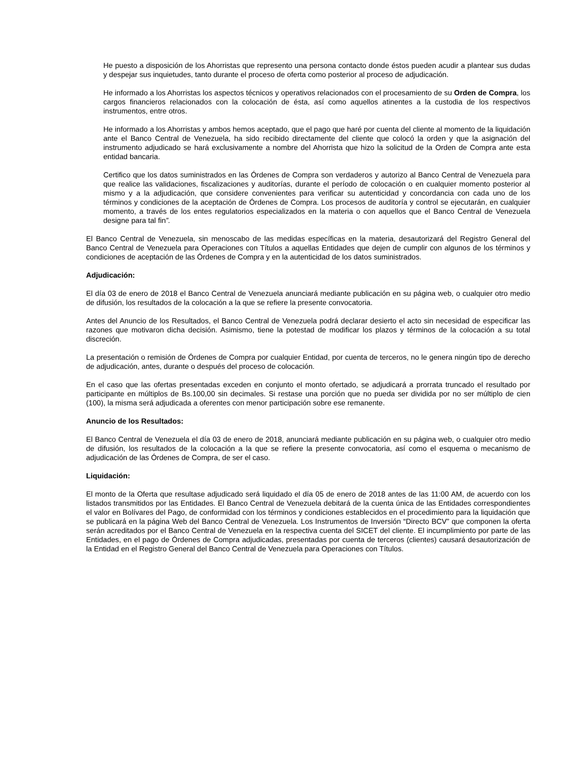He puesto a disposición de los Ahorristas que represento una persona contacto donde éstos pueden acudir a plantear sus dudas y despejar sus inquietudes, tanto durante el proceso de oferta como posterior al proceso de adjudicación.
He informado a los Ahorristas los aspectos técnicos y operativos relacionados con el procesamiento de su Orden de Compra, los cargos financieros relacionados con la colocación de ésta, así como aquellos atinentes a la custodia de los respectivos instrumentos, entre otros.
He informado a los Ahorristas y ambos hemos aceptado, que el pago que haré por cuenta del cliente al momento de la liquidación ante el Banco Central de Venezuela, ha sido recibido directamente del cliente que colocó la orden y que la asignación del instrumento adjudicado se hará exclusivamente a nombre del Ahorrista que hizo la solicitud de la Orden de Compra ante esta entidad bancaria.
Certifico que los datos suministrados en las Órdenes de Compra son verdaderos y autorizo al Banco Central de Venezuela para que realice las validaciones, fiscalizaciones y auditorías, durante el período de colocación o en cualquier momento posterior al mismo y a la adjudicación, que considere convenientes para verificar su autenticidad y concordancia con cada uno de los términos y condiciones de la aceptación de Órdenes de Compra. Los procesos de auditoría y control se ejecutarán, en cualquier momento, a través de los entes regulatorios especializados en la materia o con aquellos que el Banco Central de Venezuela designe para tal fin”.
El Banco Central de Venezuela, sin menoscabo de las medidas específicas en la materia, desautorizará del Registro General del Banco Central de Venezuela para Operaciones con Títulos a aquellas Entidades que dejen de cumplir con algunos de los términos y condiciones de aceptación de las Órdenes de Compra y en la autenticidad de los datos suministrados.
Adjudicación:
El día 03 de enero de 2018 el Banco Central de Venezuela anunciará mediante publicación en su página web, o cualquier otro medio de difusión, los resultados de la colocación a la que se refiere la presente convocatoria.
Antes del Anuncio de los Resultados, el Banco Central de Venezuela podrá declarar desierto el acto sin necesidad de especificar las razones que motivaron dicha decisión. Asimismo, tiene la potestad de modificar los plazos y términos de la colocación a su total discreción.
La presentación o remisión de Órdenes de Compra por cualquier Entidad, por cuenta de terceros, no le genera ningún tipo de derecho de adjudicación, antes, durante o después del proceso de colocación.
En el caso que las ofertas presentadas exceden en conjunto el monto ofertado, se adjudicará a prorrata truncado el resultado por participante en múltiplos de Bs.100,00 sin decimales. Si restase una porción que no pueda ser dividida por no ser múltiplo de cien (100), la misma será adjudicada a oferentes con menor participación sobre ese remanente.
Anuncio de los Resultados:
El Banco Central de Venezuela el día 03 de enero de 2018, anunciará mediante publicación en su página web, o cualquier otro medio de difusión, los resultados de la colocación a la que se refiere la presente convocatoria, así como el esquema o mecanismo de adjudicación de las Órdenes de Compra, de ser el caso.
Liquidación:
El monto de la Oferta que resultase adjudicado será liquidado el día 05 de enero de 2018 antes de las 11:00 AM, de acuerdo con los listados transmitidos por las Entidades. El Banco Central de Venezuela debitará de la cuenta única de las Entidades correspondientes el valor en Bolívares del Pago, de conformidad con los términos y condiciones establecidos en el procedimiento para la liquidación que se publicará en la página Web del Banco Central de Venezuela. Los Instrumentos de Inversión “Directo BCV” que componen la oferta serán acreditados por el Banco Central de Venezuela en la respectiva cuenta del SICET del cliente. El incumplimiento por parte de las Entidades, en el pago de Órdenes de Compra adjudicadas, presentadas por cuenta de terceros (clientes) causará desautorización de la Entidad en el Registro General del Banco Central de Venezuela para Operaciones con Títulos.